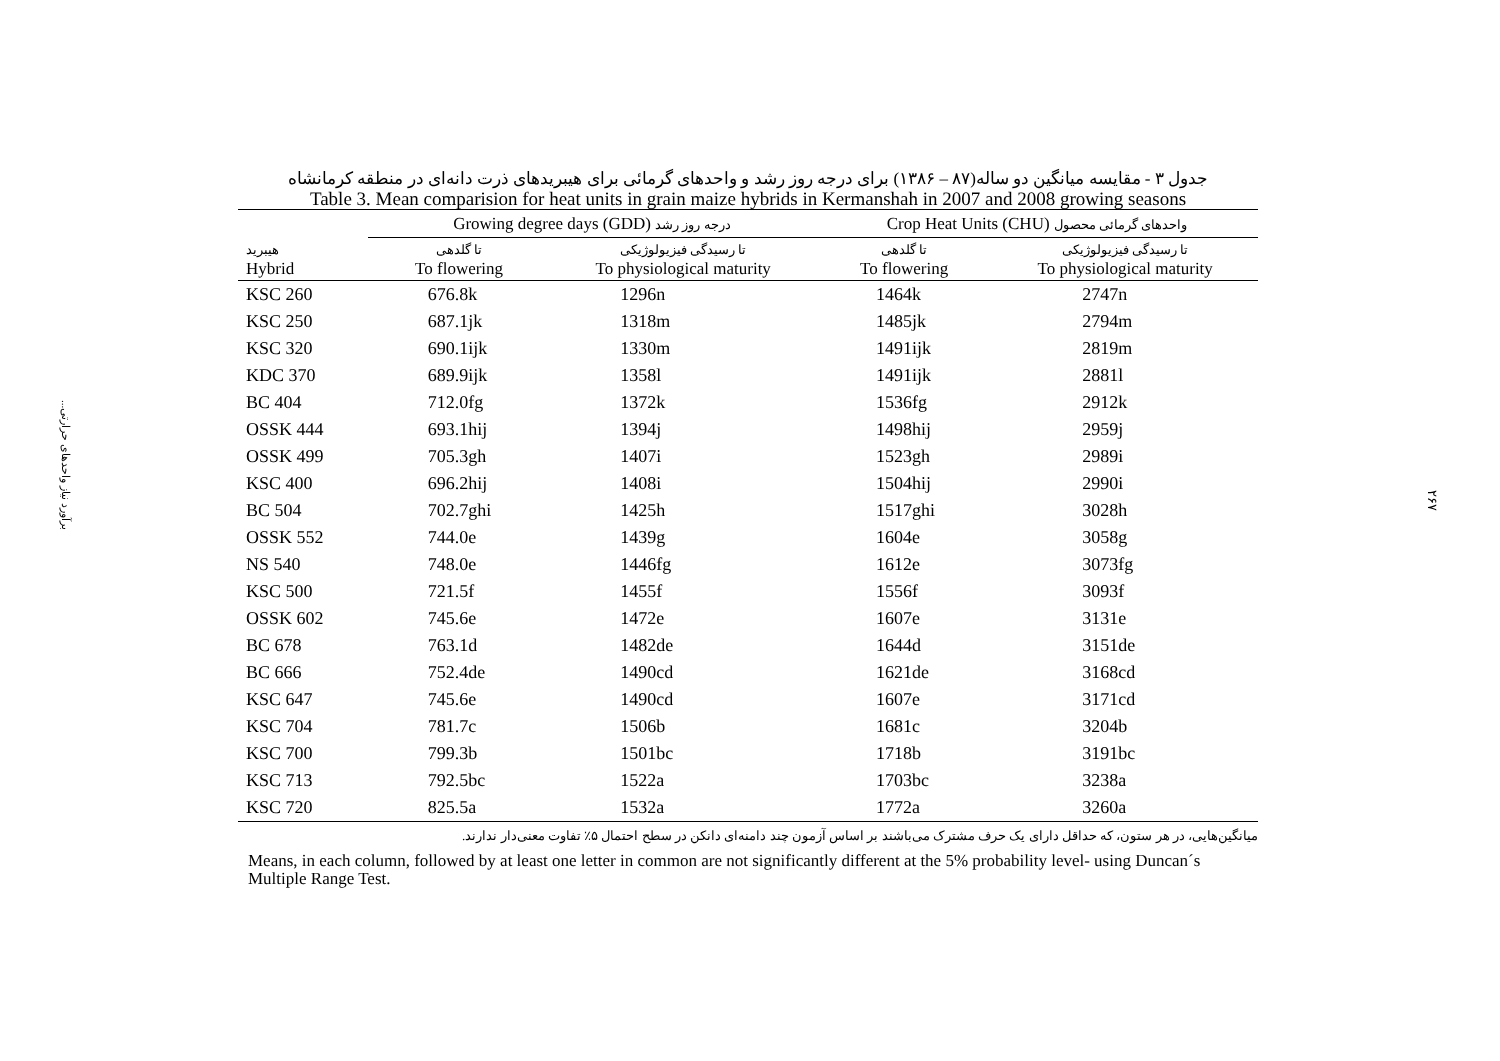برآورد نیاز واحدهای حرارتی...
۲۶۷
جدول ۳ - مقایسه میانگین دو ساله(۸۷ – ۱۳۸۶) برای درجه روز رشد و واحدهای گرمائی برای هیبریدهای ذرت دانه‌ای در منطقه کرمانشاه
Table 3. Mean comparision for heat units in grain maize hybrids in Kermanshah in 2007 and 2008 growing seasons
| | Growing degree days (GDD) درجه روز رشد | | Crop Heat Units (CHU) واحدهای گرمائی محصول | |
| --- | --- | --- | --- | --- |
| هیبرید Hybrid | تا گلدهی To flowering | تا رسیدگی فیزیولوژیکی To physiological maturity | تا گلدهی To flowering | تا رسیدگی فیزیولوژیکی To physiological maturity |
| KSC 260 | 676.8k | 1296n | 1464k | 2747n |
| KSC 250 | 687.1jk | 1318m | 1485jk | 2794m |
| KSC 320 | 690.1ijk | 1330m | 1491ijk | 2819m |
| KDC 370 | 689.9ijk | 1358l | 1491ijk | 2881l |
| BC 404 | 712.0fg | 1372k | 1536fg | 2912k |
| OSSK 444 | 693.1hij | 1394j | 1498hij | 2959j |
| OSSK 499 | 705.3gh | 1407i | 1523gh | 2989i |
| KSC 400 | 696.2hij | 1408i | 1504hij | 2990i |
| BC 504 | 702.7ghi | 1425h | 1517ghi | 3028h |
| OSSK 552 | 744.0e | 1439g | 1604e | 3058g |
| NS 540 | 748.0e | 1446fg | 1612e | 3073fg |
| KSC 500 | 721.5f | 1455f | 1556f | 3093f |
| OSSK 602 | 745.6e | 1472e | 1607e | 3131e |
| BC 678 | 763.1d | 1482de | 1644d | 3151de |
| BC 666 | 752.4de | 1490cd | 1621de | 3168cd |
| KSC 647 | 745.6e | 1490cd | 1607e | 3171cd |
| KSC 704 | 781.7c | 1506b | 1681c | 3204b |
| KSC 700 | 799.3b | 1501bc | 1718b | 3191bc |
| KSC 713 | 792.5bc | 1522a | 1703bc | 3238a |
| KSC 720 | 825.5a | 1532a | 1772a | 3260a |
میانگین‌هایی، در هر ستون، که حداقل دارای یک حرف مشترک می‌باشند بر اساس آزمون چند دامنه‌ای دانکن در سطح احتمال ۵٪ تفاوت معنی‌دار ندارند.
Means, in each column, followed by at least one letter in common are not significantly different at the 5% probability level- using Duncan´s Multiple Range Test.